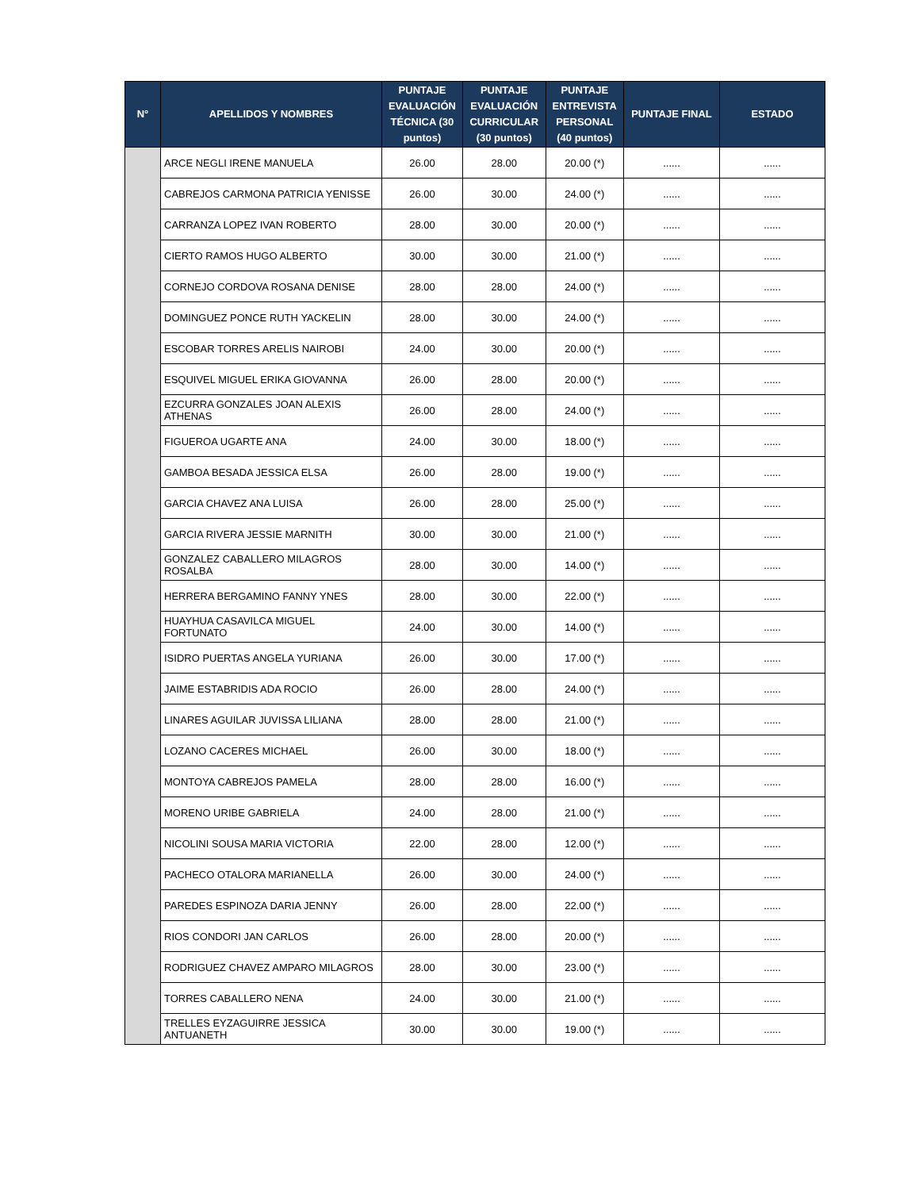| N° | APELLIDOS Y NOMBRES | PUNTAJE EVALUACIÓN TÉCNICA (30 puntos) | PUNTAJE EVALUACIÓN CURRICULAR (30 puntos) | PUNTAJE ENTREVISTA PERSONAL (40 puntos) | PUNTAJE FINAL | ESTADO |
| --- | --- | --- | --- | --- | --- | --- |
| | ARCE NEGLI IRENE MANUELA | 26.00 | 28.00 | 20.00 (*) | ...... | ...... |
| | CABREJOS CARMONA PATRICIA YENISSE | 26.00 | 30.00 | 24.00 (*) | ...... | ...... |
| | CARRANZA LOPEZ IVAN ROBERTO | 28.00 | 30.00 | 20.00 (*) | ...... | ...... |
| | CIERTO RAMOS HUGO ALBERTO | 30.00 | 30.00 | 21.00 (*) | ...... | ...... |
| | CORNEJO CORDOVA ROSANA DENISE | 28.00 | 28.00 | 24.00 (*) | ...... | ...... |
| | DOMINGUEZ PONCE RUTH YACKELIN | 28.00 | 30.00 | 24.00 (*) | ...... | ...... |
| | ESCOBAR TORRES ARELIS NAIROBI | 24.00 | 30.00 | 20.00 (*) | ...... | ...... |
| | ESQUIVEL MIGUEL ERIKA GIOVANNA | 26.00 | 28.00 | 20.00 (*) | ...... | ...... |
| | EZCURRA GONZALES JOAN ALEXIS ATHENAS | 26.00 | 28.00 | 24.00 (*) | ...... | ...... |
| | FIGUEROA UGARTE ANA | 24.00 | 30.00 | 18.00 (*) | ...... | ...... |
| | GAMBOA BESADA JESSICA ELSA | 26.00 | 28.00 | 19.00 (*) | ...... | ...... |
| | GARCIA CHAVEZ ANA LUISA | 26.00 | 28.00 | 25.00 (*) | ...... | ...... |
| | GARCIA RIVERA JESSIE MARNITH | 30.00 | 30.00 | 21.00 (*) | ...... | ...... |
| | GONZALEZ CABALLERO MILAGROS ROSALBA | 28.00 | 30.00 | 14.00 (*) | ...... | ...... |
| | HERRERA BERGAMINO FANNY YNES | 28.00 | 30.00 | 22.00 (*) | ...... | ...... |
| | HUAYHUA CASAVILCA MIGUEL FORTUNATO | 24.00 | 30.00 | 14.00 (*) | ...... | ...... |
| | ISIDRO PUERTAS ANGELA YURIANA | 26.00 | 30.00 | 17.00 (*) | ...... | ...... |
| | JAIME ESTABRIDIS ADA ROCIO | 26.00 | 28.00 | 24.00 (*) | ...... | ...... |
| | LINARES AGUILAR JUVISSA LILIANA | 28.00 | 28.00 | 21.00 (*) | ...... | ...... |
| | LOZANO CACERES MICHAEL | 26.00 | 30.00 | 18.00 (*) | ...... | ...... |
| | MONTOYA CABREJOS PAMELA | 28.00 | 28.00 | 16.00 (*) | ...... | ...... |
| | MORENO URIBE GABRIELA | 24.00 | 28.00 | 21.00 (*) | ...... | ...... |
| | NICOLINI SOUSA MARIA VICTORIA | 22.00 | 28.00 | 12.00 (*) | ...... | ...... |
| | PACHECO OTALORA MARIANELLA | 26.00 | 30.00 | 24.00 (*) | ...... | ...... |
| | PAREDES ESPINOZA DARIA JENNY | 26.00 | 28.00 | 22.00 (*) | ...... | ...... |
| | RIOS CONDORI JAN CARLOS | 26.00 | 28.00 | 20.00 (*) | ...... | ...... |
| | RODRIGUEZ CHAVEZ AMPARO MILAGROS | 28.00 | 30.00 | 23.00 (*) | ...... | ...... |
| | TORRES CABALLERO NENA | 24.00 | 30.00 | 21.00 (*) | ...... | ...... |
| | TRELLES EYZAGUIRRE JESSICA ANTUANETH | 30.00 | 30.00 | 19.00 (*) | ...... | ...... |